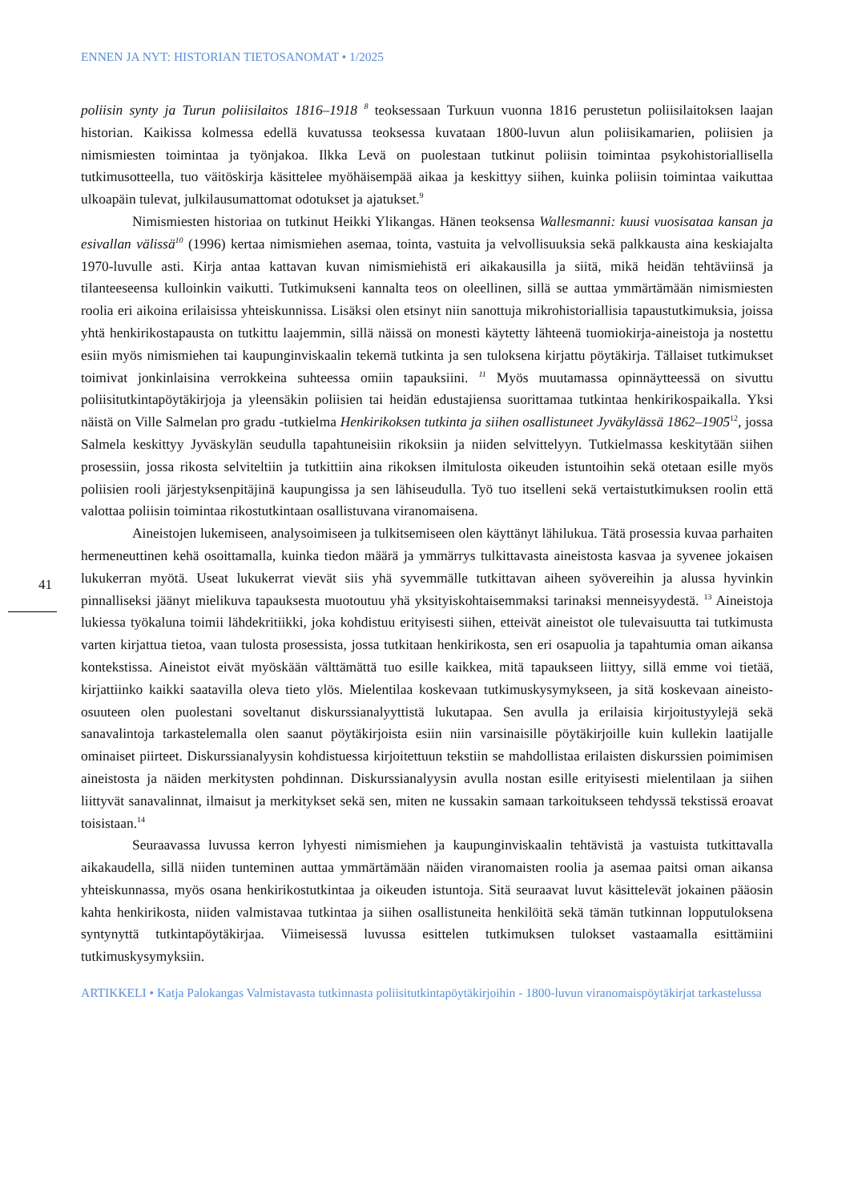ENNEN JA NYT: HISTORIAN TIETOSANOMAT • 1/2025
41
poliisin synty ja Turun poliisilaitos 1816–1918 <sup>8</sup> teoksessaan Turkuun vuonna 1816 perustetun poliisilaitoksen laajan historian. Kaikissa kolmessa edellä kuvatussa teoksessa kuvataan 1800-luvun alun poliisikamarien, poliisien ja nimismiesten toimintaa ja työnjakoa. Ilkka Levä on puolestaan tutkinut poliisin toimintaa psykohistoriallisella tutkimusotteella, tuo väitöskirja käsittelee myöhäisempää aikaa ja keskittyy siihen, kuinka poliisin toimintaa vaikuttaa ulkoapäin tulevat, julkilausumattomat odotukset ja ajatukset.<sup>9</sup>
Nimismiesten historiaa on tutkinut Heikki Ylikangas. Hänen teoksensa Wallesmanni: kuusi vuosisataa kansan ja esivallan välissä<sup>10</sup> (1996) kertaa nimismiehen asemaa, tointa, vastuita ja velvollisuuksia sekä palkkausta aina keskiajalta 1970-luvulle asti. Kirja antaa kattavan kuvan nimismiehistä eri aikakausilla ja siitä, mikä heidän tehtäviinsä ja tilanteeseensa kulloinkin vaikutti. Tutkimukseni kannalta teos on oleellinen, sillä se auttaa ymmärtämään nimismiesten roolia eri aikoina erilaisissa yhteiskunnissa. Lisäksi olen etsinyt niin sanottuja mikrohistoriallisia tapaustutkimuksia, joissa yhtä henkirikostapausta on tutkittu laajemmin, sillä näissä on monesti käytetty lähteenä tuomiokirja-aineistoja ja nostettu esiin myös nimismiehen tai kaupunginviskaalin tekemä tutkinta ja sen tuloksena kirjattu pöytäkirja. Tällaiset tutkimukset toimivat jonkinlaisina verrokkeina suhteessa omiin tapauksiini. <sup>11</sup> Myös muutamassa opinnäytteessä on sivuttu poliisitutkintapöytäkirjoja ja yleensäkin poliisien tai heidän edustajiensa suorittamaa tutkintaa henkirikospaikalla. Yksi näistä on Ville Salmelan pro gradu -tutkielma Henkirikoksen tutkinta ja siihen osallistuneet Jyväkylässä 1862–1905<sup>12</sup>, jossa Salmela keskittyy Jyväskylän seudulla tapahtuneisiin rikoksiin ja niiden selvittelyyn. Tutkielmassa keskitytään siihen prosessiin, jossa rikosta selviteltiin ja tutkittiin aina rikoksen ilmitulosta oikeuden istuntoihin sekä otetaan esille myös poliisien rooli järjestyksenpitäjinä kaupungissa ja sen lähiseudulla. Työ tuo itselleni sekä vertaistutkimuksen roolin että valottaa poliisin toimintaa rikostutkintaan osallistuvana viranomaisena.
Aineistojen lukemiseen, analysoimiseen ja tulkitsemiseen olen käyttänyt lähilukua. Tätä prosessia kuvaa parhaiten hermeneuttinen kehä osoittamalla, kuinka tiedon määrä ja ymmärrys tulkittavasta aineistosta kasvaa ja syvenee jokaisen lukukerran myötä. Useat lukukerrat vievät siis yhä syvemmälle tutkittavan aiheen syövereihin ja alussa hyvinkin pinnalliseksi jäänyt mielikuva tapauksesta muotoutuu yhä yksityiskohtaisemmaksi tarinaksi menneisyydestä. <sup>13</sup> Aineistoja lukiessa työkaluna toimii lähdekritiikki, joka kohdistuu erityisesti siihen, etteivät aineistot ole tulevaisuutta tai tutkimusta varten kirjattua tietoa, vaan tulosta prosessista, jossa tutkitaan henkirikosta, sen eri osapuolia ja tapahtumia oman aikansa kontekstissa. Aineistot eivät myöskään välttämättä tuo esille kaikkea, mitä tapaukseen liittyy, sillä emme voi tietää, kirjattiinko kaikki saatavilla oleva tieto ylös. Mielentilaa koskevaan tutkimuskysymykseen, ja sitä koskevaan aineisto-osuuteen olen puolestani soveltanut diskurssianalyyttistä lukutapaa. Sen avulla ja erilaisia kirjoitustyylejä sekä sanavalintoja tarkastelemalla olen saanut pöytäkirjoista esiin niin varsinaisille pöytäkirjoille kuin kullekin laatijalle ominaiset piirteet. Diskurssianalyysin kohdistuessa kirjoitettuun tekstiin se mahdollistaa erilaisten diskurssien poimimisen aineistosta ja näiden merkitysten pohdinnan. Diskurssianalyysin avulla nostan esille erityisesti mielentilaan ja siihen liittyvät sanavalinnat, ilmaisut ja merkitykset sekä sen, miten ne kussakin samaan tarkoitukseen tehdyssä tekstissä eroavat toisistaan.<sup>14</sup>
Seuraavassa luvussa kerron lyhyesti nimismiehen ja kaupunginviskaalin tehtävistä ja vastuista tutkittavalla aikakaudella, sillä niiden tunteminen auttaa ymmärtämään näiden viranomaisten roolia ja asemaa paitsi oman aikansa yhteiskunnassa, myös osana henkirikostutkintaa ja oikeuden istuntoja. Sitä seuraavat luvut käsittelevät jokainen pääosin kahta henkirikosta, niiden valmistavaa tutkintaa ja siihen osallistuneita henkilöitä sekä tämän tutkinnan lopputuloksena syntynyttä tutkintapöytäkirjaa. Viimeisessä luvussa esittelen tutkimuksen tulokset vastaamalla esittämiini tutkimuskysymyksiin.
ARTIKKELI • Katja Palokangas Valmistavasta tutkinnasta poliisitutkintapöytäkirjoihin - 1800-luvun viranomaispöytäkirjat tarkastelussa